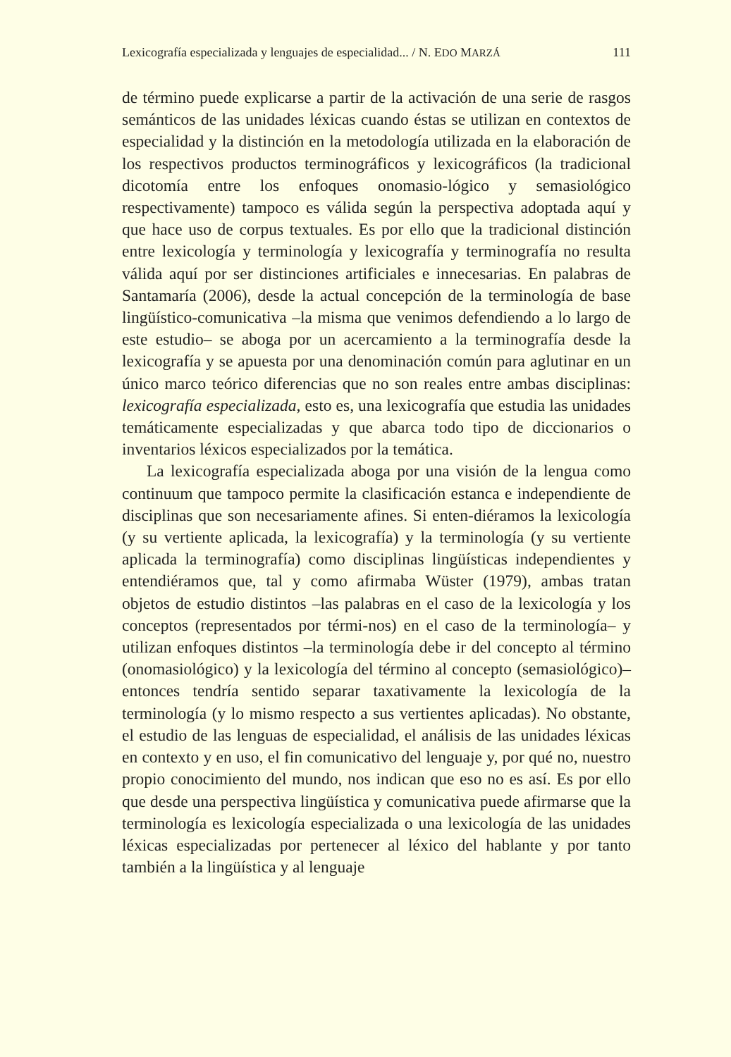Lexicografía especializada y lenguajes de especialidad... / N. EDO MARZÁ 111
de término puede explicarse a partir de la activación de una serie de rasgos semánticos de las unidades léxicas cuando éstas se utilizan en contextos de especialidad y la distinción en la metodología utilizada en la elaboración de los respectivos productos terminográficos y lexicográficos (la tradicional dicotomía entre los enfoques onomasio-lógico y semasiológico respectivamente) tampoco es válida según la perspectiva adoptada aquí y que hace uso de corpus textuales. Es por ello que la tradicional distinción entre lexicología y terminología y lexicografía y terminografía no resulta válida aquí por ser distinciones artificiales e innecesarias. En palabras de Santamaría (2006), desde la actual concepción de la terminología de base lingüístico-comunicativa –la misma que venimos defendiendo a lo largo de este estudio– se aboga por un acercamiento a la terminografía desde la lexicografía y se apuesta por una denominación común para aglutinar en un único marco teórico diferencias que no son reales entre ambas disciplinas: lexicografía especializada, esto es, una lexicografía que estudia las unidades temáticamente especializadas y que abarca todo tipo de diccionarios o inventarios léxicos especializados por la temática.
La lexicografía especializada aboga por una visión de la lengua como continuum que tampoco permite la clasificación estanca e independiente de disciplinas que son necesariamente afines. Si enten-diéramos la lexicología (y su vertiente aplicada, la lexicografía) y la terminología (y su vertiente aplicada la terminografía) como disciplinas lingüísticas independientes y entendiéramos que, tal y como afirmaba Wüster (1979), ambas tratan objetos de estudio distintos –las palabras en el caso de la lexicología y los conceptos (representados por térmi-nos) en el caso de la terminología– y utilizan enfoques distintos –la terminología debe ir del concepto al término (onomasiológico) y la lexicología del término al concepto (semasiológico)– entonces tendría sentido separar taxativamente la lexicología de la terminología (y lo mismo respecto a sus vertientes aplicadas). No obstante, el estudio de las lenguas de especialidad, el análisis de las unidades léxicas en contexto y en uso, el fin comunicativo del lenguaje y, por qué no, nuestro propio conocimiento del mundo, nos indican que eso no es así. Es por ello que desde una perspectiva lingüística y comunicativa puede afirmarse que la terminología es lexicología especializada o una lexicología de las unidades léxicas especializadas por pertenecer al léxico del hablante y por tanto también a la lingüística y al lenguaje